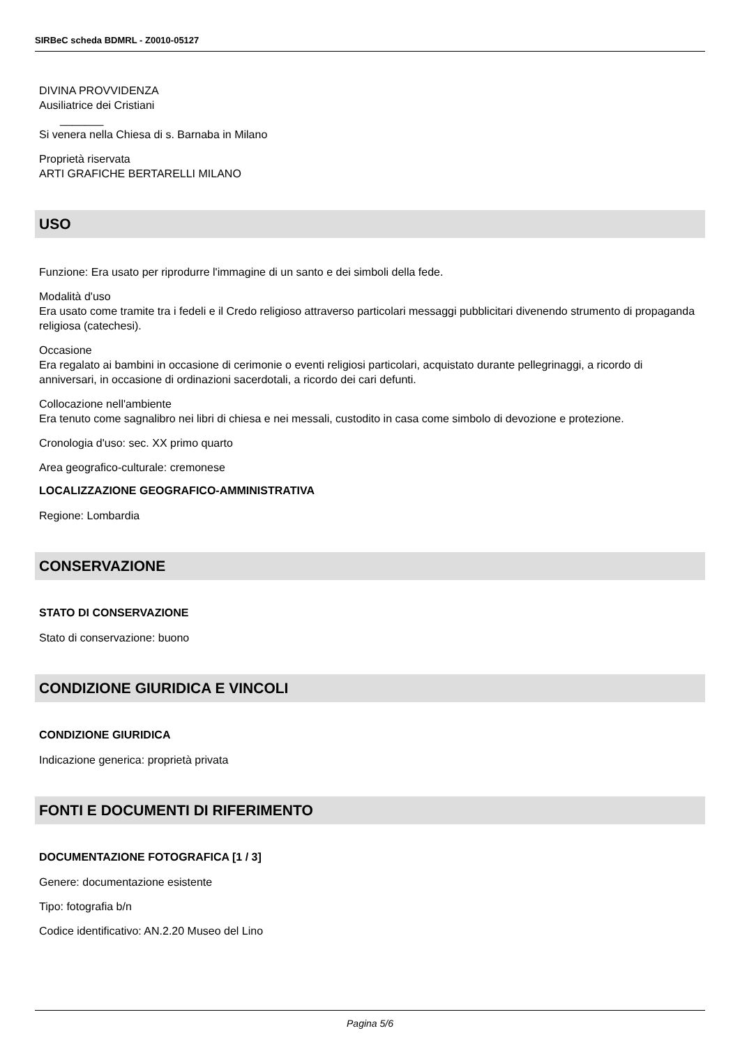SIRBeC scheda BDMRL - Z0010-05127
DIVINA PROVVIDENZA
Ausiliatrice dei Cristiani
_______
Si venera nella Chiesa di s. Barnaba in Milano
Proprietà riservata
ARTI GRAFICHE BERTARELLI MILANO
USO
Funzione: Era usato per riprodurre l'immagine di un santo e dei simboli della fede.
Modalità d'uso
Era usato come tramite tra i fedeli e il Credo religioso attraverso particolari messaggi pubblicitari divenendo strumento di propaganda religiosa (catechesi).
Occasione
Era regalato ai bambini in occasione di cerimonie o eventi religiosi particolari, acquistato durante pellegrinaggi, a ricordo di anniversari, in occasione di ordinazioni sacerdotali, a ricordo dei cari defunti.
Collocazione nell'ambiente
Era tenuto come sagnalibro nei libri di chiesa e nei messali, custodito in casa come simbolo di devozione e protezione.
Cronologia d'uso: sec. XX primo quarto
Area geografico-culturale: cremonese
LOCALIZZAZIONE GEOGRAFICO-AMMINISTRATIVA
Regione: Lombardia
CONSERVAZIONE
STATO DI CONSERVAZIONE
Stato di conservazione: buono
CONDIZIONE GIURIDICA E VINCOLI
CONDIZIONE GIURIDICA
Indicazione generica: proprietà privata
FONTI E DOCUMENTI DI RIFERIMENTO
DOCUMENTAZIONE FOTOGRAFICA [1 / 3]
Genere: documentazione esistente
Tipo: fotografia b/n
Codice identificativo: AN.2.20 Museo del Lino
Pagina 5/6